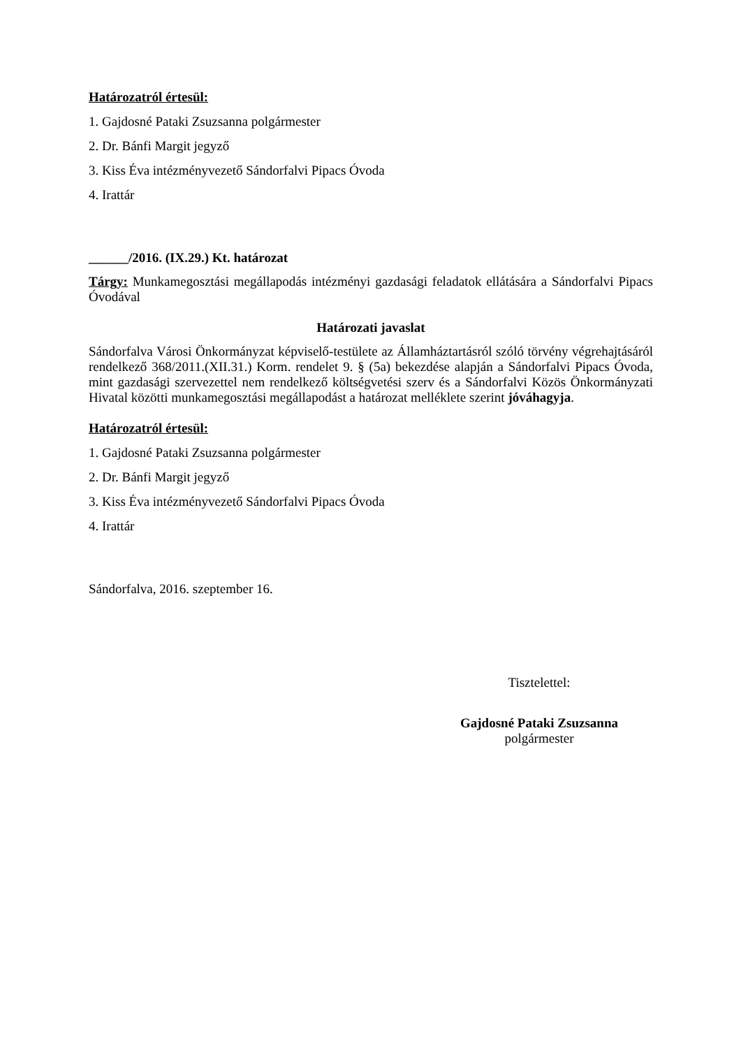Határozatról értesül:
1. Gajdosné Pataki Zsuzsanna polgármester
2. Dr. Bánfi Margit jegyző
3. Kiss Éva intézményvezető Sándorfalvi Pipacs Óvoda
4. Irattár
______/2016. (IX.29.) Kt. határozat
Tárgy: Munkamegosztási megállapodás intézményi gazdasági feladatok ellátására a Sándorfalvi Pipacs Óvodával
Határozati javaslat
Sándorfalva Városi Önkormányzat képviselő-testülete az Államháztartásról szóló törvény végrehajtásáról rendelkező 368/2011.(XII.31.) Korm. rendelet 9. § (5a) bekezdése alapján a Sándorfalvi Pipacs Óvoda, mint gazdasági szervezettel nem rendelkező költségvetési szerv és a Sándorfalvi Közös Önkormányzati Hivatal közötti munkamegosztási megállapodást a határozat melléklete szerint jóváhagyja.
Határozatról értesül:
1. Gajdosné Pataki Zsuzsanna polgármester
2. Dr. Bánfi Margit jegyző
3. Kiss Éva intézményvezető Sándorfalvi Pipacs Óvoda
4. Irattár
Sándorfalva, 2016. szeptember 16.
Tisztelettel:
Gajdosné Pataki Zsuzsanna
polgármester